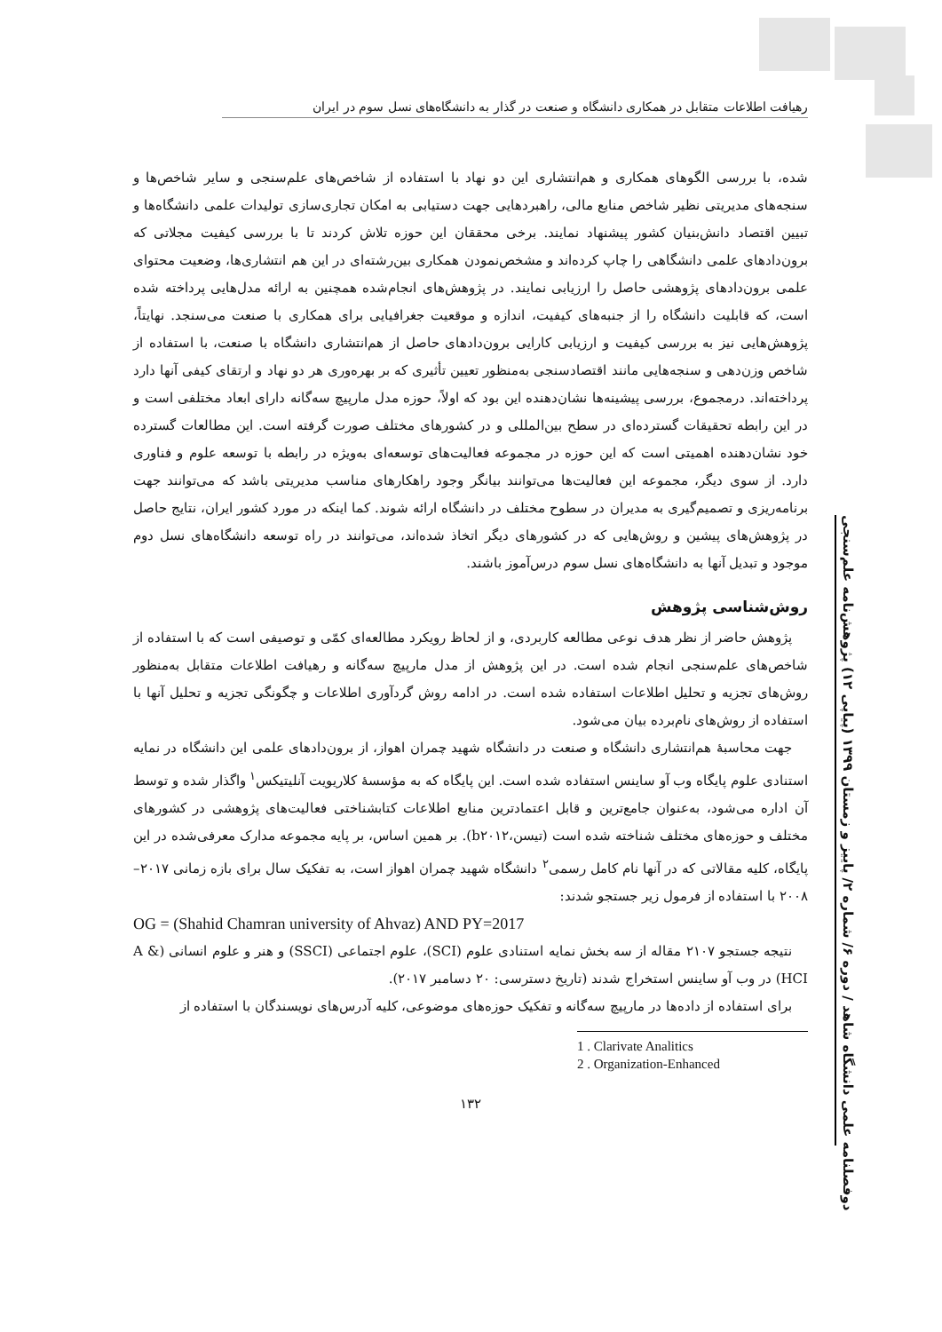رهیافت اطلاعات متقابل در همکاری دانشگاه و صنعت در گذار به دانشگاه‌های نسل سوم در ایران
دوفصلنامه علمی دانشگاه شاهد / دوره ۶/ شماره ۲/ پاییز و زمستان ۱۳۹۹ (پیاپی ۱۲) پژوهش‌نامه علم‌سنجی
شده، با بررسی الگوهای همکاری و هم‌انتشاری این دو نهاد با استفاده از شاخص‌های علم‌سنجی و سایر شاخص‌ها و سنجه‌های مدیریتی نظیر شاخص منابع مالی، راهبردهایی جهت دستیابی به امکان تجاری‌سازی تولیدات علمی دانشگاه‌ها و تبیین اقتصاد دانش‌بنیان کشور پیشنهاد نمایند. برخی محققان این حوزه تلاش کردند تا با بررسی کیفیت مجلاتی که برون‌دادهای علمی دانشگاهی را چاپ کرده‌اند و مشخص‌نمودن همکاری بین‌رشته‌ای در این هم انتشاری‌ها، وضعیت محتوای علمی برون‌دادهای پژوهشی حاصل را ارزیابی نمایند. در پژوهش‌های انجام‌شده همچنین به ارائه مدل‌هایی پرداخته شده است، که قابلیت دانشگاه را از جنبه‌های کیفیت، اندازه و موقعیت جغرافیایی برای همکاری با صنعت می‌سنجد. نهایتاً، پژوهش‌هایی نیز به بررسی کیفیت و ارزیابی کارایی برون‌دادهای حاصل از هم‌انتشاری دانشگاه با صنعت، با استفاده از شاخص وزن‌دهی و سنجه‌هایی مانند اقتصادسنجی به‌منظور تعیین تأثیری که بر بهره‌وری هر دو نهاد و ارتقای کیفی آنها دارد پرداخته‌اند. درمجموع، بررسی پیشینه‌ها نشان‌دهنده این بود که اولاً، حوزه مدل مارپیچ سه‌گانه دارای ابعاد مختلفی است و در این رابطه تحقیقات گسترده‌ای در سطح بین‌المللی و در کشورهای مختلف صورت گرفته است. این مطالعات گسترده خود نشان‌دهنده اهمیتی است که این حوزه در مجموعه فعالیت‌های توسعه‌ای به‌ویژه در رابطه با توسعه علوم و فناوری دارد. از سوی دیگر، مجموعه این فعالیت‌ها می‌توانند بیانگر وجود راهکارهای مناسب مدیریتی باشد که می‌توانند جهت برنامه‌ریزی و تصمیم‌گیری به مدیران در سطوح مختلف در دانشگاه ارائه شوند. کما اینکه در مورد کشور ایران، نتایج حاصل در پژوهش‌های پیشین و روش‌هایی که در کشورهای دیگر اتخاذ شده‌اند، می‌توانند در راه توسعه دانشگاه‌های نسل دوم موجود و تبدیل آنها به دانشگاه‌های نسل سوم درس‌آموز باشند.
روش‌شناسی پژوهش
پژوهش حاضر از نظر هدف نوعی مطالعه کاربردی، و از لحاظ رویکرد مطالعه‌ای کمّی و توصیفی است که با استفاده از شاخص‌های علم‌سنجی انجام شده است. در این پژوهش از مدل مارپیچ سه‌گانه و رهیافت اطلاعات متقابل به‌منظور روش‌های تجزیه و تحلیل اطلاعات استفاده شده است. در ادامه روش گردآوری اطلاعات و چگونگی تجزیه و تحلیل آنها با استفاده از روش‌های نام‌برده بیان می‌شود.
جهت محاسبهٔ هم‌انتشاری دانشگاه و صنعت در دانشگاه شهید چمران اهواز، از برون‌دادهای علمی این دانشگاه در نمایه استنادی علوم پایگاه وب آو ساینس استفاده شده است. این پایگاه که به مؤسسهٔ کلاریویت آنلیتیکس<sup>۱</sup> واگذار شده و توسط آن اداره می‌شود، به‌عنوان جامع‌ترین و قابل اعتمادترین منابع اطلاعات کتابشناختی فعالیت‌های پژوهشی در کشورهای مختلف و حوزه‌های مختلف شناخته شده است (تیسن،b۲۰۱۲). بر همین اساس، بر پایه مجموعه مدارک معرفی‌شده در این پایگاه، کلیه مقالاتی که در آنها نام کامل رسمی<sup>۲</sup> دانشگاه شهید چمران اهواز است، به تفکیک سال برای بازه زمانی ۲۰۱۷–۲۰۰۸ با استفاده از فرمول زیر جستجو شدند:
OG = (Shahid Chamran university of Ahvaz) AND PY=2017
نتیجه جستجو ۲۱۰۷ مقاله از سه بخش نمایه استنادی علوم (SCI)، علوم اجتماعی (SSCI) و هنر و علوم انسانی (A & HCI) در وب آو ساینس استخراج شدند (تاریخ دسترسی: ۲۰ دسامبر ۲۰۱۷).
برای استفاده از داده‌ها در مارپیچ سه‌گانه و تفکیک حوزه‌های موضوعی، کلیه آدرس‌های نویسندگان با استفاده از
1 . Clarivate Analitics
2 . Organization-Enhanced
۱۳۲